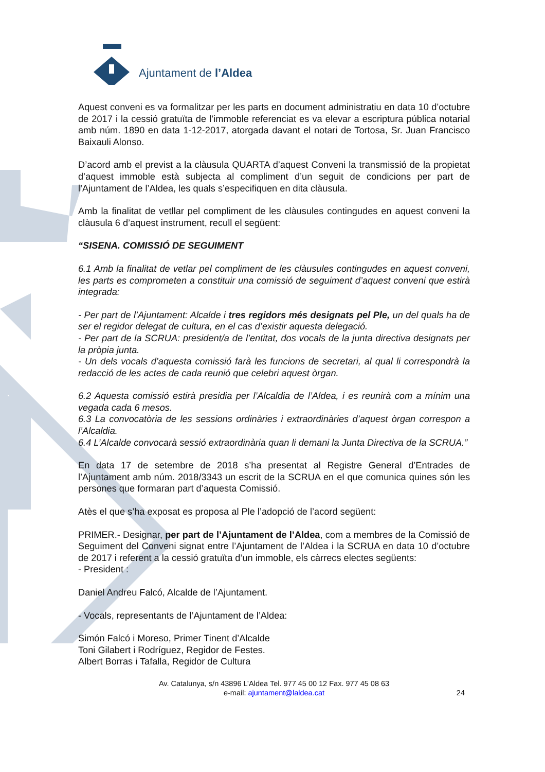Ajuntament de l’Aldea
Aquest conveni es va formalitzar per les parts en document administratiu en data 10 d’octubre de 2017 i la cessió gratuïta de l’immoble referenciat es va elevar a escriptura pública notarial amb núm. 1890 en data 1-12-2017, atorgada davant el notari de Tortosa, Sr. Juan Francisco Baixauli Alonso.
D’acord amb el previst a la clàusula QUARTA d’aquest Conveni la transmissió de la propietat d’aquest immoble està subjecta al compliment d’un seguit de condicions per part de l’Ajuntament de l’Aldea, les quals s’especifiquen en dita clàusula.
Amb la finalitat de vetllar pel compliment de les clàusules contingudes en aquest conveni la clàusula 6 d’aquest instrument, recull el següent:
“SISENA. COMISSIÓ DE SEGUIMENT
6.1 Amb la finalitat de vetlar pel compliment de les clàusules contingudes en aquest conveni, les parts es comprometen a constituir una comissió de seguiment d’aquest conveni que estirà integrada:
- Per part de l’Ajuntament: Alcalde i tres regidors més designats pel Ple, un del quals ha de ser el regidor delegat de cultura, en el cas d’existir aquesta delegació.
- Per part de la SCRUA: president/a de l’entitat, dos vocals de la junta directiva designats per la pròpia junta.
- Un dels vocals d’aquesta comissió farà les funcions de secretari, al qual li correspondrà la redacció de les actes de cada reunió que celebri aquest òrgan.
6.2 Aquesta comissió estirà presidia per l’Alcaldia de l’Aldea, i es reunirà com a mínim una vegada cada 6 mesos.
6.3 La convocatòria de les sessions ordinàries i extraordinàries d’aquest òrgan correspon a l’Alcaldia.
6.4 L’Alcalde convocarà sessió extraordinària quan li demani la Junta Directiva de la SCRUA.”
En data 17 de setembre de 2018 s’ha presentat al Registre General d’Entrades de l’Ajuntament amb núm. 2018/3343 un escrit de la SCRUA en el que comunica quines són les persones que formaran part d’aquesta Comissió.
Atès el que s’ha exposat es proposa al Ple l’adopció de l’acord següent:
PRIMER.- Designar, per part de l’Ajuntament de l’Aldea, com a membres de la Comissió de Seguiment del Conveni signat entre l’Ajuntament de l’Aldea i la SCRUA en data 10 d’octubre de 2017 i referent a la cessió gratuïta d’un immoble, els càrrecs electes següents:
- President :
Daniel Andreu Falcó, Alcalde de l’Ajuntament.
- Vocals, representants de l’Ajuntament de l’Aldea:
Simón Falcó i Moreso, Primer Tinent d’Alcalde
Toni Gilabert i Rodríguez, Regidor de Festes.
Albert Borras i Tafalla, Regidor de Cultura
Av. Catalunya, s/n 43896 L’Aldea Tel. 977 45 00 12 Fax. 977 45 08 63
e-mail: ajuntament@laldea.cat
24